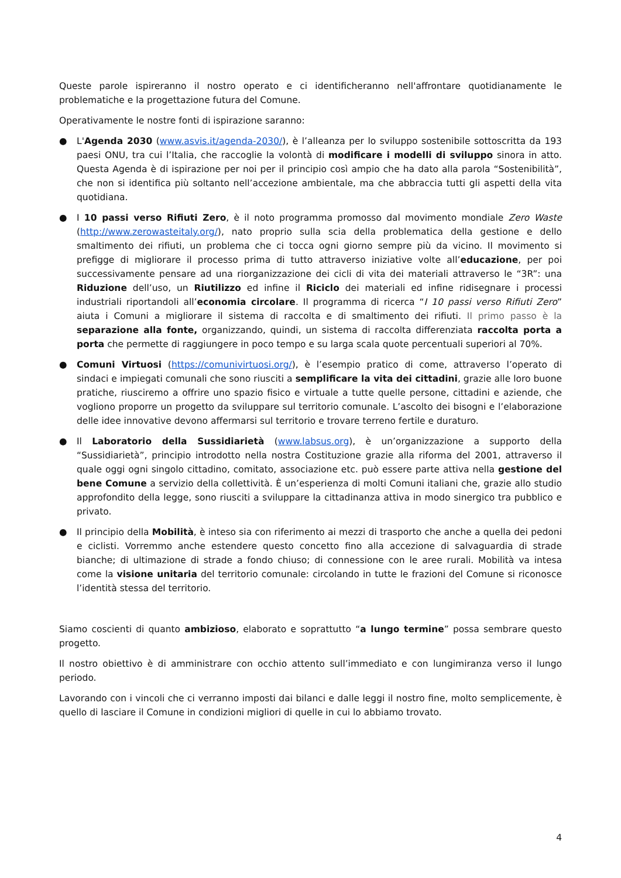Queste parole ispireranno il nostro operato e ci identificheranno nell'affrontare quotidianamente le problematiche e la progettazione futura del Comune.
Operativamente le nostre fonti di ispirazione saranno:
● L'Agenda 2030 (www.asvis.it/agenda-2030/), è l’alleanza per lo sviluppo sostenibile sottoscritta da 193 paesi ONU, tra cui l’Italia, che raccoglie la volontà di modificare i modelli di sviluppo sinora in atto. Questa Agenda è di ispirazione per noi per il principio così ampio che ha dato alla parola “Sostenibilità”, che non si identifica più soltanto nell’accezione ambientale, ma che abbraccia tutti gli aspetti della vita quotidiana.
● I 10 passi verso Rifiuti Zero, è il noto programma promosso dal movimento mondiale Zero Waste (http://www.zerowasteitaly.org/), nato proprio sulla scia della problematica della gestione e dello smaltimento dei rifiuti, un problema che ci tocca ogni giorno sempre più da vicino. Il movimento si prefigge di migliorare il processo prima di tutto attraverso iniziative volte all’educazione, per poi successivamente pensare ad una riorganizzazione dei cicli di vita dei materiali attraverso le “3R”: una Riduzione dell’uso, un Riutilizzo ed infine il Riciclo dei materiali ed infine ridisegnare i processi industriali riportandoli all’economia circolare. Il programma di ricerca “I 10 passi verso Rifiuti Zero” aiuta i Comuni a migliorare il sistema di raccolta e di smaltimento dei rifiuti. Il primo passo è la separazione alla fonte, organizzando, quindi, un sistema di raccolta differenziata raccolta porta a porta che permette di raggiungere in poco tempo e su larga scala quote percentuali superiori al 70%.
● Comuni Virtuosi (https://comunivirtuosi.org/), è l’esempio pratico di come, attraverso l’operato di sindaci e impiegati comunali che sono riusciti a semplificare la vita dei cittadini, grazie alle loro buone pratiche, riusciremo a offrire uno spazio fisico e virtuale a tutte quelle persone, cittadini e aziende, che vogliono proporre un progetto da sviluppare sul territorio comunale. L’ascolto dei bisogni e l’elaborazione delle idee innovative devono affermarsi sul territorio e trovare terreno fertile e duraturo.
● Il Laboratorio della Sussidiarietà (www.labsus.org), è un’organizzazione a supporto della “Sussidiarietà”, principio introdotto nella nostra Costituzione grazie alla riforma del 2001, attraverso il quale oggi ogni singolo cittadino, comitato, associazione etc. può essere parte attiva nella gestione del bene Comune a servizio della collettività. È un’esperienza di molti Comuni italiani che, grazie allo studio approfondito della legge, sono riusciti a sviluppare la cittadinanza attiva in modo sinergico tra pubblico e privato.
● Il principio della Mobilità, è inteso sia con riferimento ai mezzi di trasporto che anche a quella dei pedoni e ciclisti. Vorremmo anche estendere questo concetto fino alla accezione di salvaguardia di strade bianche; di ultimazione di strade a fondo chiuso; di connessione con le aree rurali. Mobilità va intesa come la visione unitaria del territorio comunale: circolando in tutte le frazioni del Comune si riconosce l’identità stessa del territorio.
Siamo coscienti di quanto ambizioso, elaborato e soprattutto “a lungo termine” possa sembrare questo progetto.
Il nostro obiettivo è di amministrare con occhio attento sull’immediato e con lungimiranza verso il lungo periodo.
Lavorando con i vincoli che ci verranno imposti dai bilanci e dalle leggi il nostro fine, molto semplicemente, è quello di lasciare il Comune in condizioni migliori di quelle in cui lo abbiamo trovato.
4